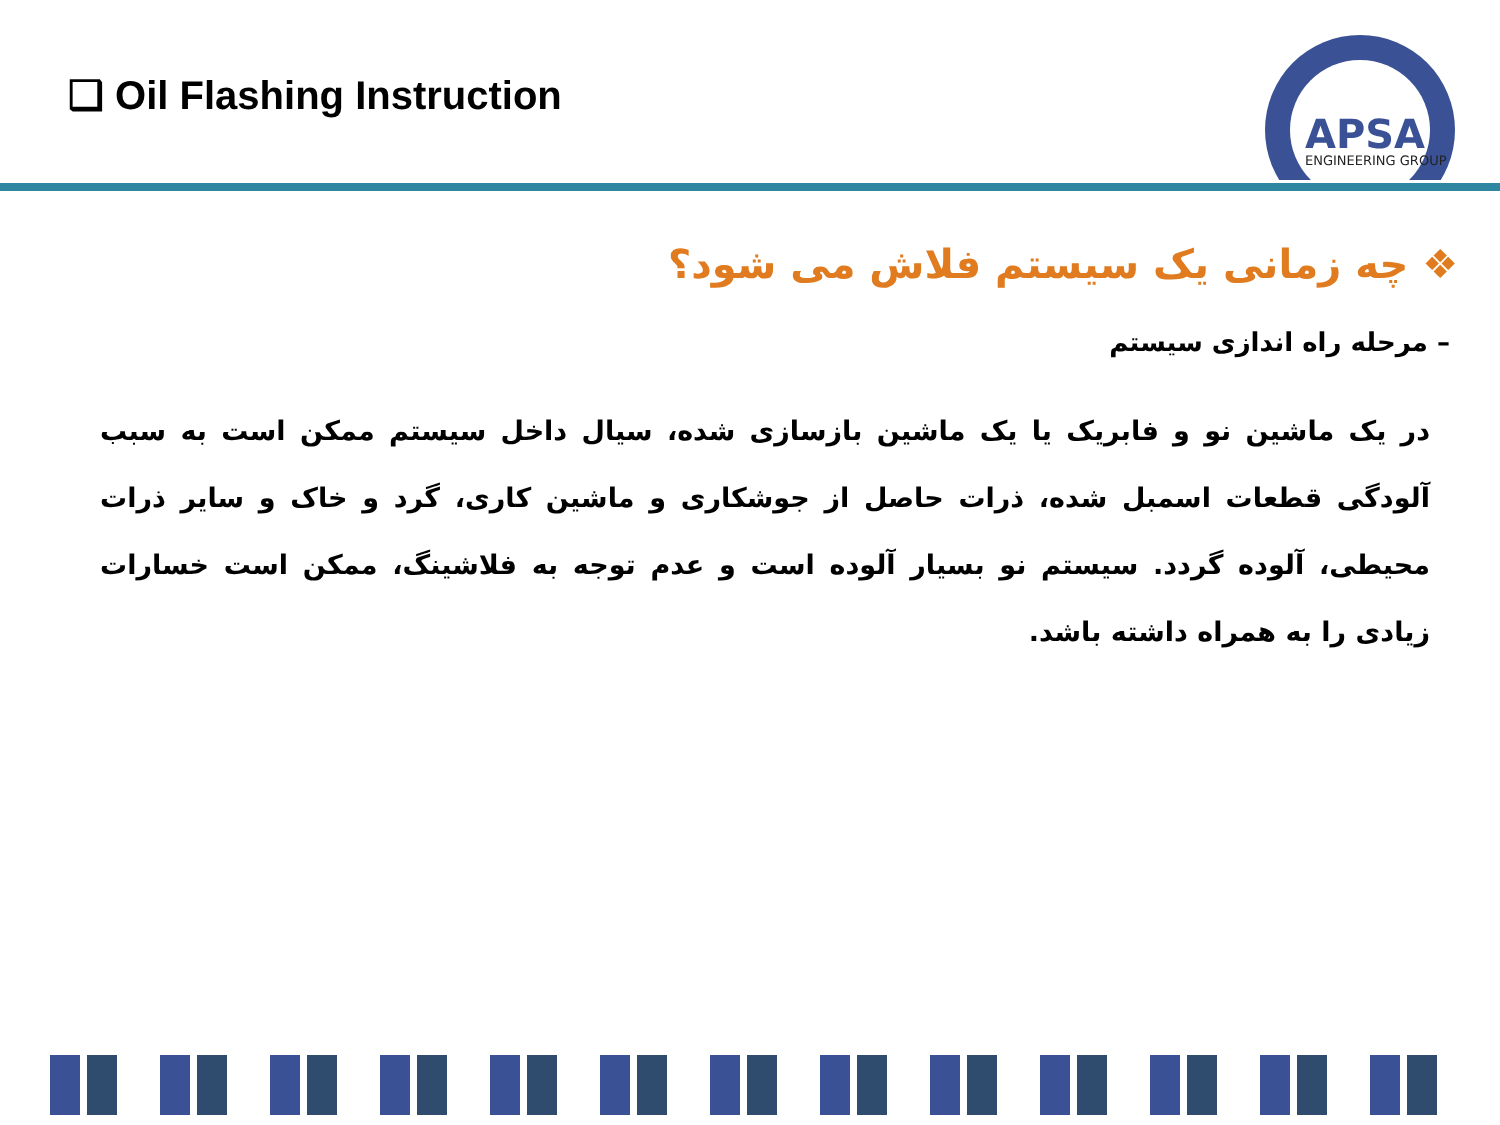❑ Oil Flashing Instruction
APSA
ENGINEERING GROUP
❖ چه زمانی یک سیستم فلاش می شود؟
– مرحله راه اندازی سیستم
در یک ماشین نو و فابریک یا یک ماشین بازسازی شده، سیال داخل سیستم ممکن است به سبب آلودگی قطعات اسمبل شده، ذرات حاصل از جوشکاری و ماشین کاری، گرد و خاک و سایر ذرات محیطی، آلوده گردد. سیستم نو بسیار آلوده است و عدم توجه به فلاشینگ، ممکن است خسارات زیادی را به همراه داشته باشد.